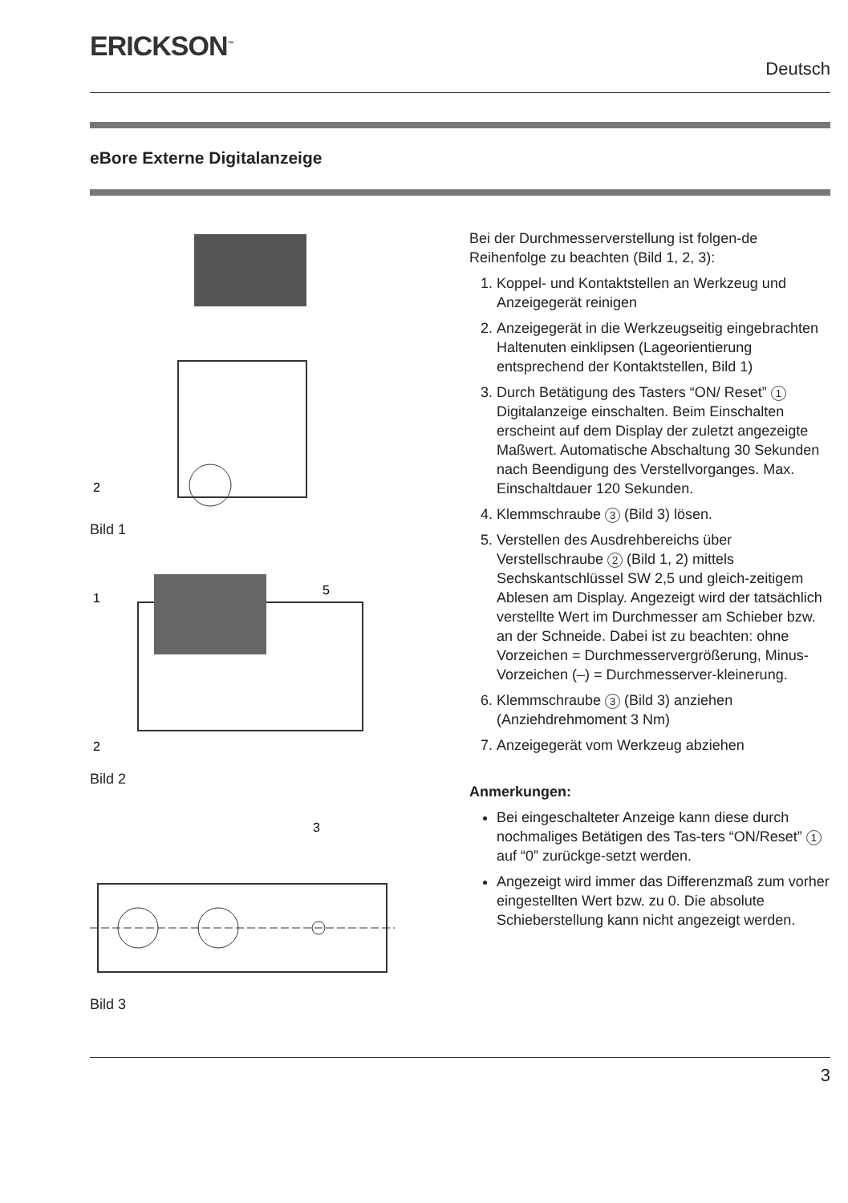ERICKSON<sup>™</sup>
Deutsch
eBore Externe Digitalanzeige
2
Bild 1
1
5
2
Bild 2
3
Bild 3
Bei der Durchmesserverstellung ist folgen-de Reihenfolge zu beachten (Bild 1, 2, 3):
1. Koppel- und Kontaktstellen an Werkzeug und Anzeigegerät reinigen
2. Anzeigegerät in die Werkzeugseitig eingebrachten Haltenuten einklipsen (Lageorientierung entsprechend der Kontaktstellen, Bild 1)
3. Durch Betätigung des Tasters “ON/ Reset” 1 Digitalanzeige einschalten. Beim Einschalten erscheint auf dem Display der zuletzt angezeigte Maßwert. Automatische Abschaltung 30 Sekunden nach Beendigung des Verstellvorganges. Max. Einschaltdauer 120 Sekunden.
4. Klemmschraube 3 (Bild 3) lösen.
5. Verstellen des Ausdrehbereichs über Verstellschraube 2 (Bild 1, 2) mittels Sechskantschlüssel SW 2,5 und gleich-zeitigem Ablesen am Display. Angezeigt wird der tatsächlich verstellte Wert im Durchmesser am Schieber bzw. an der Schneide. Dabei ist zu beachten: ohne Vorzeichen = Durchmesservergrößerung, Minus-Vorzeichen (–) = Durchmesserver-kleinerung.
6. Klemmschraube 3 (Bild 3) anziehen (Anziehdrehmoment 3 Nm)
7. Anzeigegerät vom Werkzeug abziehen
Anmerkungen:
Bei eingeschalteter Anzeige kann diese durch nochmaliges Betätigen des Tas-ters “ON/Reset” 1 auf “0” zurückge-setzt werden.
Angezeigt wird immer das Differenzmaß zum vorher eingestellten Wert bzw. zu 0. Die absolute Schieberstellung kann nicht angezeigt werden.
3